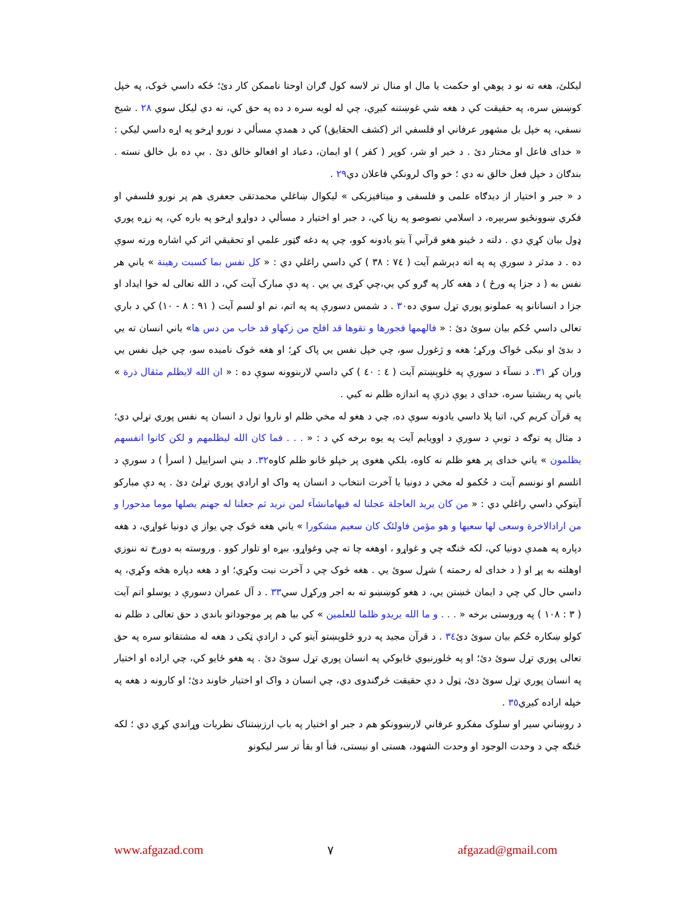ليکلئ، هغه ته نو د پوهي او حکمت يا مال او منال تر لاسه کول ګران اوحتا ناممکن کار دئ؛ ځکه داسي څوک، په خپل کوښښ سره، په حقيقت کي د هغه شي غوښتنه کيږي، چي له لويه سره د ده په حق کي، نه دي ليکل سوي ٢٨ . شيخ نسفي، په خپل بل مشهور عرفاني او فلسفي اثر (کشف الحقايق) کي د همدې مسألي د نورو اړخو په اړه داسي ليکي : « خداى فاعل او مختار دئ . د خير او شر، کوپر ( کفر ) او ايمان، دعباد او افعالو خالق دئ . بې ده بل خالق نسته . بندګان د خپل فعل خالق نه دي ؛ خو واک لرونکي فاعلان دي٢٩ .
د « جبر و اختيار از ديدګاه علمى و فلسفى و ميتافيزيکى » ليکوال ښاغلي محمدتقى جعفرى هم پر نورو فلسفي او فکري ښوونځيو سربېره، د اسلامي نصوصو په رڼا کي، د جبر او اختيار د مسألي د دواړو اړخو په باره کي، په زړه پوري ډول بيان کړي دي . دلته د ځينو هغو قرآني آ يتو يادونه کوو، چي په دغه ګټور علمي او تحقيقي اثر کي اشاره ورته سوې ده . د مدثر د سورې په په اته دېرشم آيت ( ٧٤ : ٣٨ ) کي داسي راغلي دي : « کل نفس بما کسبت رهينة » ياني هر نفس به ( د جزا په ورځ ) د هغه کار په ګرو کي يي،چي کړى يي يي . په دې مبارک آيت کي، د الله تعالى له خوا ايداد او جزا د انسانانو په عملونو پوري تړل سوي ده٣٠ . د شمس دسورې په په اتم، نم او لسم آيت ( ٩١ : ٨ - ١٠) کي د باري تعالى داسي حُکم بيان سوئ دئ : « فالهمها فجورها و تقوها قد افلح من زکهاو قد خاب من دس ها» ياني انسان ته يي د بدئ او نيکى ځواک ورکړ؛ هغه و ژغورل سو، چي خپل نفس يي پاک کړ؛ او هغه څوک ناميده سو، چي خپل نفس يي وران کړ ٣١. د نسآء د سورې په څلوېښتم آيت ( ٤ : ٤٠ ) کي داسي لاربنوونه سوې ده : « ان الله لايظلم مثقال ذرة » ياني په ريشتيا سره، خداى د يوې ذرې په اندازه ظلم نه کيي .
په قرآن کريم کي، اتيا پلا داسي يادونه سوې ده، چي د هغو له مخي ظلم او ناروا تول د انسان په نفس پوري تړلي دي؛ د مثال په توګه د توبې د سورې د اوويايم آيت په يوه برخه کي د : « . . . فما کان الله ليظلمهم و لکن کانوا انفسهم يظلمون » ياني خداى پر هغو ظلم نه کاوه، بلکي هغوى پر خپلو ځانو ظلم کاوه٣٢. د بني اسراييل ( اسرأ ) د سورې د اتلسم او نونسم آيت د حُکمو له مخي د دونيا يا آخرت انتخاب د انسان په واک او ارادي پوري تړلئ دئ . په دې مبارکو آيتوکي داسي راغلي دي : « من کان يريد العاجلة عجلنا له فيهامانشآء لمن نريد ثم جعلنا له جهنم يصلها موما مدحورا و من ارادالاخرة وسعى لها سعيها و هو مؤمن فاولئک کان سعيم مشکورا » ياني هغه څوک چي يواز ي دونيا غواړي، د هغه دپاره په همدې دونيا کي، لکه څنګه چي و غواړو ، اوهغه چا ته چي وغواړو، ببړه او تلوار کوو . وروسته به دوږخ ته ننوزي اوهلته به پړ او ( د خداى له رحمته ) شړل سوئ يي . هغه څوک چي د آخرت نيت وکړي؛ او د هغه دپاره هڅه وکړي، په داسي حال کي چي د ايمان څښتن يي، د هغو کوښښو ته به اجر ورکړل سي٣٣ . د آل عمران دسورې د يوسلو اتم آيت ( ٣ : ١٠٨ ) په وروستى برخه « . . . و ما الله يريدو ظلما للعلمين » کي بيا هم پر موجوداتو باندي د حق تعالى د ظلم نه کولو ښکاره حُکم بيان سوئ دئ٣٤ . د قرآن مجيد په درو څلوېښتو آيتو کي د ارادې ټکى د هغه له مشتقاتو سره په حق تعالى پوري تړل سوئ دئ؛ او په څلورنيوي ځايوکي په انسان پوري تړل سوئ دئ . په هغو ځايو کي، چي اراده او اختيار په انسان پوري تړل سوئ دئ، ټول د دې حقيقت څرګندوى دي، چي انسان د واک او اختيار خاوند دئ؛ او کارونه د هغه په خپله اراده کيږي٣٥ .
د روښاني سير او سلوک مفکرو عرفاني لارښوونکو هم د جبر او اختيار په باب ارزښتناک نظريات وړاندي کړي دي ؛ لکه څنګه چي د وحدت الوجود او وحدت الشهود، هستى او نيستى، فنأ او بقأ تر سر ليکونو
www.afgazad.com ٧ afgazad@gmail.com